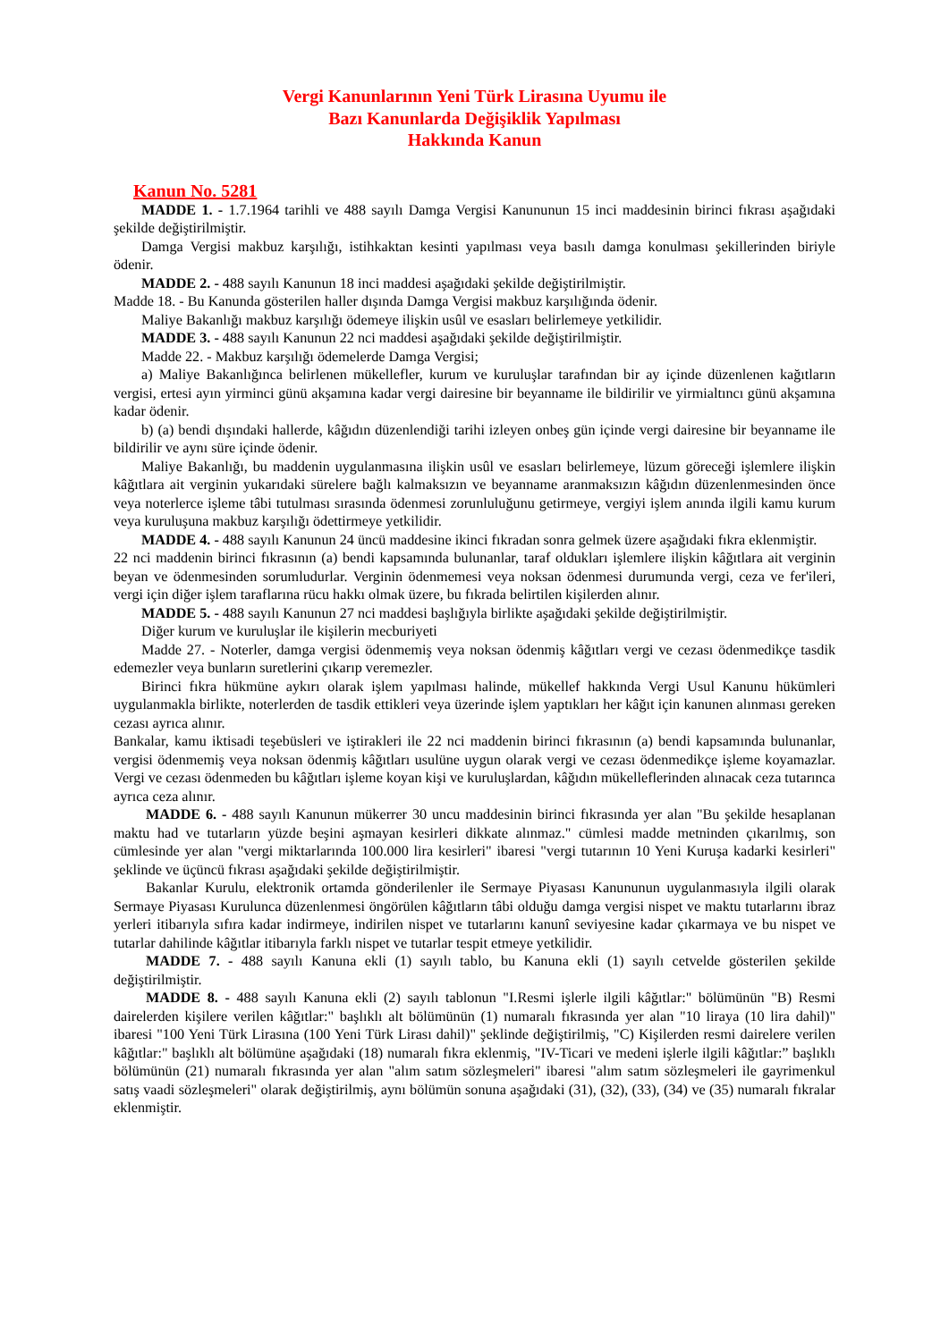Vergi Kanunlarının Yeni Türk Lirasına Uyumu ile
Bazı Kanunlarda Değişiklik Yapılması
Hakkında Kanun
Kanun No. 5281
MADDE 1. - 1.7.1964 tarihli ve 488 sayılı Damga Vergisi Kanununun 15 inci maddesinin birinci fıkrası aşağıdaki şekilde değiştirilmiştir.
Damga Vergisi makbuz karşılığı, istihkaktan kesinti yapılması veya basılı damga konulması şekillerinden biriyle ödenir.
MADDE 2. - 488 sayılı Kanunun 18 inci maddesi aşağıdaki şekilde değiştirilmiştir.
Madde 18. - Bu Kanunda gösterilen haller dışında Damga Vergisi makbuz karşılığında ödenir.
Maliye Bakanlığı makbuz karşılığı ödemeye ilişkin usûl ve esasları belirlemeye yetkilidir.
MADDE 3. - 488 sayılı Kanunun 22 nci maddesi aşağıdaki şekilde değiştirilmiştir.
Madde 22. - Makbuz karşılığı ödemelerde Damga Vergisi;
a) Maliye Bakanlığınca belirlenen mükellefler, kurum ve kuruluşlar tarafından bir ay içinde düzenlenen kağıtların vergisi, ertesi ayın yirminci günü akşamına kadar vergi dairesine bir beyanname ile bildirilir ve yirmialtıncı günü akşamına kadar ödenir.
b) (a) bendi dışındaki hallerde, kâğıdın düzenlendiği tarihi izleyen onbeş gün içinde vergi dairesine bir beyanname ile bildirilir ve aynı süre içinde ödenir.
Maliye Bakanlığı, bu maddenin uygulanmasına ilişkin usûl ve esasları belirlemeye, lüzum göreceği işlemlere ilişkin kâğıtlara ait verginin yukarıdaki sürelere bağlı kalmaksızın ve beyanname aranmaksızın kâğıdın düzenlenmesinden önce veya noterlerce işleme tâbi tutulması sırasında ödenmesi zorunluluğunu getirmeye, vergiyi işlem anında ilgili kamu kurum veya kuruluşuna makbuz karşılığı ödettirmeye yetkilidir.
MADDE 4. - 488 sayılı Kanunun 24 üncü maddesine ikinci fıkradan sonra gelmek üzere aşağıdaki fıkra eklenmiştir.
22 nci maddenin birinci fıkrasının (a) bendi kapsamında bulunanlar, taraf oldukları işlemlere ilişkin kâğıtlara ait verginin beyan ve ödenmesinden sorumludurlar. Verginin ödenmemesi veya noksan ödenmesi durumunda vergi, ceza ve fer'ileri, vergi için diğer işlem taraflarına rücu hakkı olmak üzere, bu fıkrada belirtilen kişilerden alınır.
MADDE 5. - 488 sayılı Kanunun 27 nci maddesi başlığıyla birlikte aşağıdaki şekilde değiştirilmiştir.
Diğer kurum ve kuruluşlar ile kişilerin mecburiyeti
Madde 27. - Noterler, damga vergisi ödenmemiş veya noksan ödenmiş kâğıtları vergi ve cezası ödenmedikçe tasdik edemezler veya bunların suretlerini çıkarıp veremezler.
Birinci fıkra hükmüne aykırı olarak işlem yapılması halinde, mükellef hakkında Vergi Usul Kanunu hükümleri uygulanmakla birlikte, noterlerden de tasdik ettikleri veya üzerinde işlem yaptıkları her kâğıt için kanunen alınması gereken cezası ayrıca alınır.
Bankalar, kamu iktisadi teşebüsleri ve iştirakleri ile 22 nci maddenin birinci fıkrasının (a) bendi kapsamında bulunanlar, vergisi ödenmemiş veya noksan ödenmiş kâğıtları usulüne uygun olarak vergi ve cezası ödenmedikçe işleme koyamazlar. Vergi ve cezası ödenmeden bu kâğıtları işleme koyan kişi ve kuruluşlardan, kâğıdın mükelleflerinden alınacak ceza tutarınca ayrıca ceza alınır.
MADDE 6. - 488 sayılı Kanunun mükerrer 30 uncu maddesinin birinci fıkrasında yer alan "Bu şekilde hesaplanan maktu had ve tutarların yüzde beşini aşmayan kesirleri dikkate alınmaz." cümlesi madde metninden çıkarılmış, son cümlesinde yer alan "vergi miktarlarında 100.000 lira kesirleri" ibaresi "vergi tutarının 10 Yeni Kuruşa kadarki kesirleri" şeklinde ve üçüncü fıkrası aşağıdaki şekilde değiştirilmiştir.
Bakanlar Kurulu, elektronik ortamda gönderilenler ile Sermaye Piyasası Kanununun uygulanmasıyla ilgili olarak Sermaye Piyasası Kurulunca düzenlenmesi öngörülen kâğıtların tâbi olduğu damga vergisi nispet ve maktu tutarlarını ibraz yerleri itibarıyla sıfıra kadar indirmeye, indirilen nispet ve tutarlarını kanunî seviyesine kadar çıkarmaya ve bu nispet ve tutarlar dahilinde kâğıtlar itibarıyla farklı nispet ve tutarlar tespit etmeye yetkilidir.
MADDE 7. - 488 sayılı Kanuna ekli (1) sayılı tablo, bu Kanuna ekli (1) sayılı cetvelde gösterilen şekilde değiştirilmiştir.
MADDE 8. - 488 sayılı Kanuna ekli (2) sayılı tablonun "I.Resmi işlerle ilgili kâğıtlar:" bölümünün "B) Resmi dairelerden kişilere verilen kâğıtlar:" başlıklı alt bölümünün (1) numaralı fıkrasında yer alan "10 liraya (10 lira dahil)" ibaresi "100 Yeni Türk Lirasına (100 Yeni Türk Lirası dahil)" şeklinde değiştirilmiş, "C) Kişilerden resmi dairelere verilen kâğıtlar:" başlıklı alt bölümüne aşağıdaki (18) numaralı fıkra eklenmiş, "IV-Ticari ve medeni işlerle ilgili kâğıtlar:” başlıklı bölümünün (21) numaralı fıkrasında yer alan "alım satım sözleşmeleri" ibaresi "alım satım sözleşmeleri ile gayrimenkul satış vaadi sözleşmeleri" olarak değiştirilmiş, aynı bölümün sonuna aşağıdaki (31), (32), (33), (34) ve (35) numaralı fıkralar eklenmiştir.